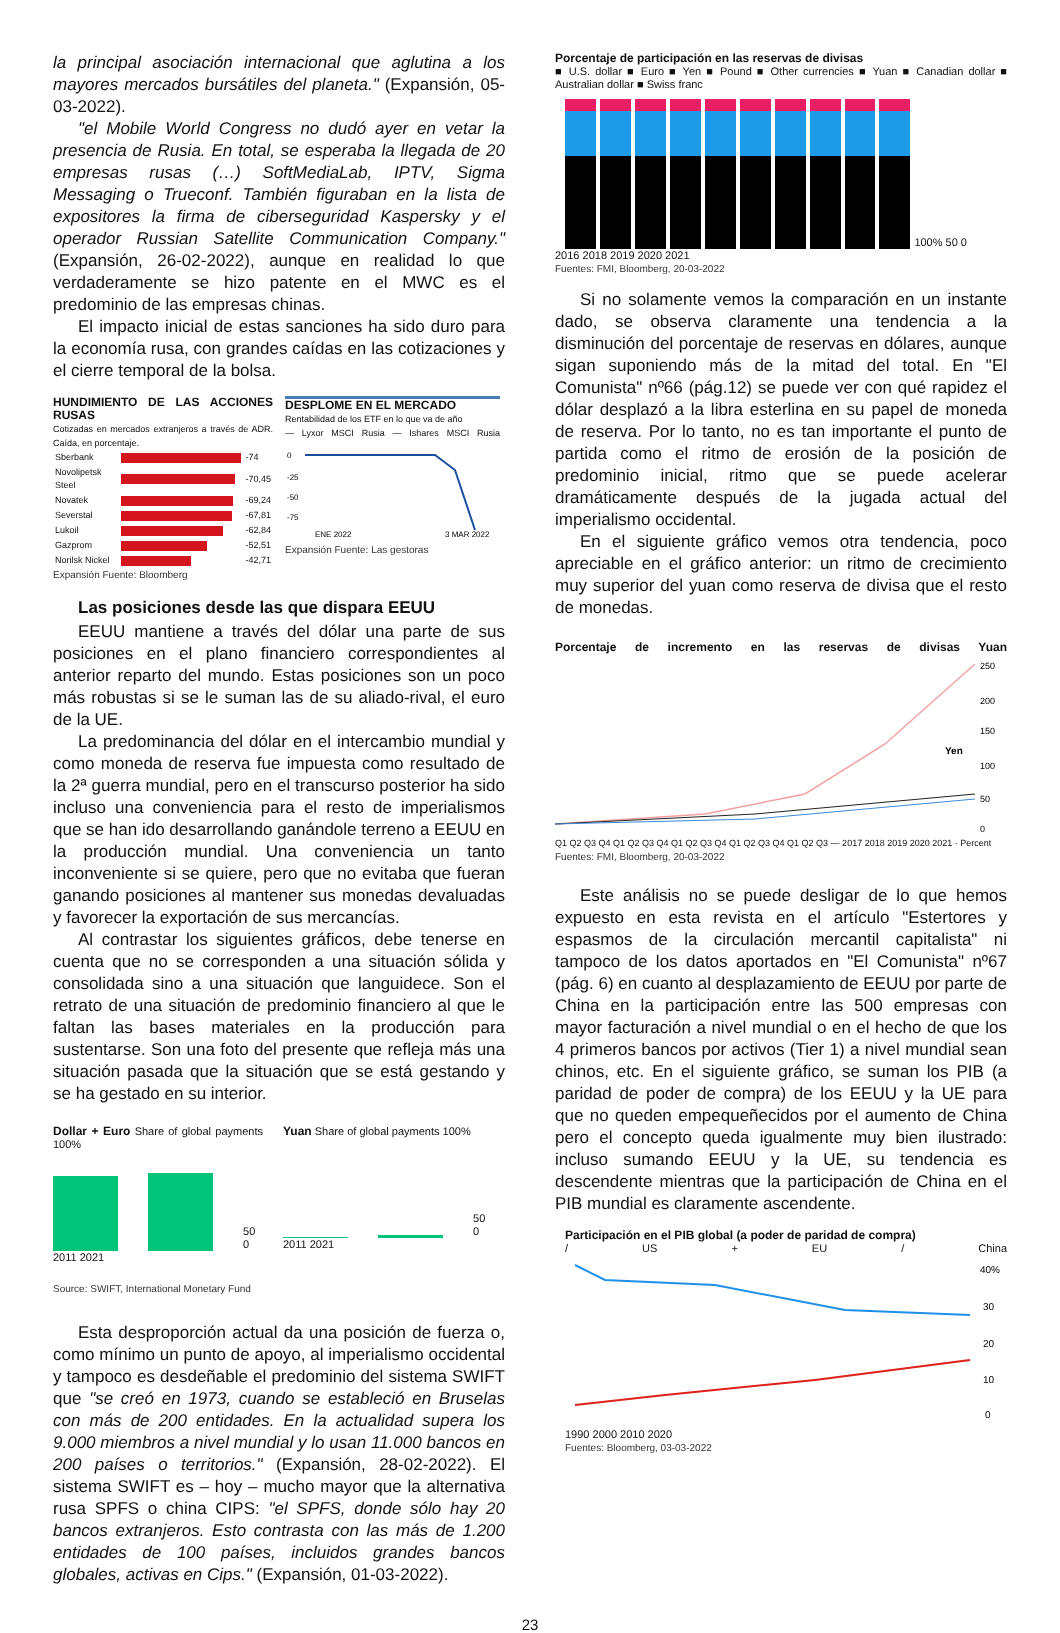la principal asociación internacional que aglutina a los mayores mercados bursátiles del planeta." (Expansión, 05-03-2022).
"el Mobile World Congress no dudó ayer en vetar la presencia de Rusia. En total, se esperaba la llegada de 20 empresas rusas (…) SoftMediaLab, IPTV, Sigma Messaging o Trueconf. También figuraban en la lista de expositores la firma de ciberseguridad Kaspersky y el operador Russian Satellite Communication Company." (Expansión, 26-02-2022), aunque en realidad lo que verdaderamente se hizo patente en el MWC es el predominio de las empresas chinas.
El impacto inicial de estas sanciones ha sido duro para la economía rusa, con grandes caídas en las cotizaciones y el cierre temporal de la bolsa.
HUNDIMIENTO DE LAS ACCIONES RUSAS
Cotizadas en mercados extranjeros a través de ADR. Caída, en porcentaje.
| Sberbank | | -74 |
| Novolipetsk Steel | | -70,45 |
| Novatek | | -69,24 |
| Severstal | | -67,81 |
| Lukoil | | -62,84 |
| Gazprom | | -52,51 |
| Norilsk Nickel | | -42,71 |
Expansión Fuente: Bloomberg
DESPLOME EN EL MERCADO
Rentabilidad de los ETF en lo que va de año
— Lyxor MSCI Rusia — Ishares MSCI Rusia
0
-25
-50
-75
ENE 2022
3 MAR 2022
Expansión Fuente: Las gestoras
Las posiciones desde las que dispara EEUU
EEUU mantiene a través del dólar una parte de sus posiciones en el plano financiero correspondientes al anterior reparto del mundo. Estas posiciones son un poco más robustas si se le suman las de su aliado-rival, el euro de la UE.
La predominancia del dólar en el intercambio mundial y como moneda de reserva fue impuesta como resultado de la 2ª guerra mundial, pero en el transcurso posterior ha sido incluso una conveniencia para el resto de imperialismos que se han ido desarrollando ganándole terreno a EEUU en la producción mundial. Una conveniencia un tanto inconveniente si se quiere, pero que no evitaba que fueran ganando posiciones al mantener sus monedas devaluadas y favorecer la exportación de sus mercancías.
Al contrastar los siguientes gráficos, debe tenerse en cuenta que no se corresponden a una situación sólida y consolidada sino a una situación que languidece. Son el retrato de una situación de predominio financiero al que le faltan las bases materiales en la producción para sustentarse. Son una foto del presente que refleja más una situación pasada que la situación que se está gestando y se ha gestado en su interior.
Dollar + Euro Share of global payments 100%
50 0
2011 2021
Yuan Share of global payments 100%
50 0
2011 2021
Source: SWIFT, International Monetary Fund
Esta desproporción actual da una posición de fuerza o, como mínimo un punto de apoyo, al imperialismo occidental y tampoco es desdeñable el predominio del sistema SWIFT que "se creó en 1973, cuando se estableció en Bruselas con más de 200 entidades. En la actualidad supera los 9.000 miembros a nivel mundial y lo usan 11.000 bancos en 200 países o territorios." (Expansión, 28-02-2022). El sistema SWIFT es – hoy – mucho mayor que la alternativa rusa SPFS o china CIPS: "el SPFS, donde sólo hay 20 bancos extranjeros. Esto contrasta con las más de 1.200 entidades de 100 países, incluidos grandes bancos globales, activas en Cips." (Expansión, 01-03-2022).
Porcentaje de participación en las reservas de divisas
■ U.S. dollar ■ Euro ■ Yen ■ Pound ■ Other currencies ■ Yuan ■ Canadian dollar ■ Australian dollar ■ Swiss franc
100% 50 0
2016 2018 2019 2020 2021
Fuentes: FMI, Bloomberg, 20-03-2022
Si no solamente vemos la comparación en un instante dado, se observa claramente una tendencia a la disminución del porcentaje de reservas en dólares, aunque sigan suponiendo más de la mitad del total. En "El Comunista" nº66 (pág.12) se puede ver con qué rapidez el dólar desplazó a la libra esterlina en su papel de moneda de reserva. Por lo tanto, no es tan importante el punto de partida como el ritmo de erosión de la posición de predominio inicial, ritmo que se puede acelerar dramáticamente después de la jugada actual del imperialismo occidental.
En el siguiente gráfico vemos otra tendencia, poco apreciable en el gráfico anterior: un ritmo de crecimiento muy superior del yuan como reserva de divisa que el resto de monedas.
Porcentaje de incremento en las reservas de divisas Yuan
Yen
250
200
150
100
50
0
Q1 Q2 Q3 Q4 Q1 Q2 Q3 Q4 Q1 Q2 Q3 Q4 Q1 Q2 Q3 Q4 Q1 Q2 Q3 — 2017 2018 2019 2020 2021 · Percent
Fuentes: FMI, Bloomberg, 20-03-2022
Este análisis no se puede desligar de lo que hemos expuesto en esta revista en el artículo "Estertores y espasmos de la circulación mercantil capitalista" ni tampoco de los datos aportados en "El Comunista" nº67 (pág. 6) en cuanto al desplazamiento de EEUU por parte de China en la participación entre las 500 empresas con mayor facturación a nivel mundial o en el hecho de que los 4 primeros bancos por activos (Tier 1) a nivel mundial sean chinos, etc. En el siguiente gráfico, se suman los PIB (a paridad de poder de compra) de los EEUU y la UE para que no queden empequeñecidos por el aumento de China pero el concepto queda igualmente muy bien ilustrado: incluso sumando EEUU y la UE, su tendencia es descendente mientras que la participación de China en el PIB mundial es claramente ascendente.
Participación en el PIB global (a poder de paridad de compra)
/ US + EU / China
40%
30
20
10
0
1990 2000 2010 2020
Fuentes: Bloomberg, 03-03-2022
23